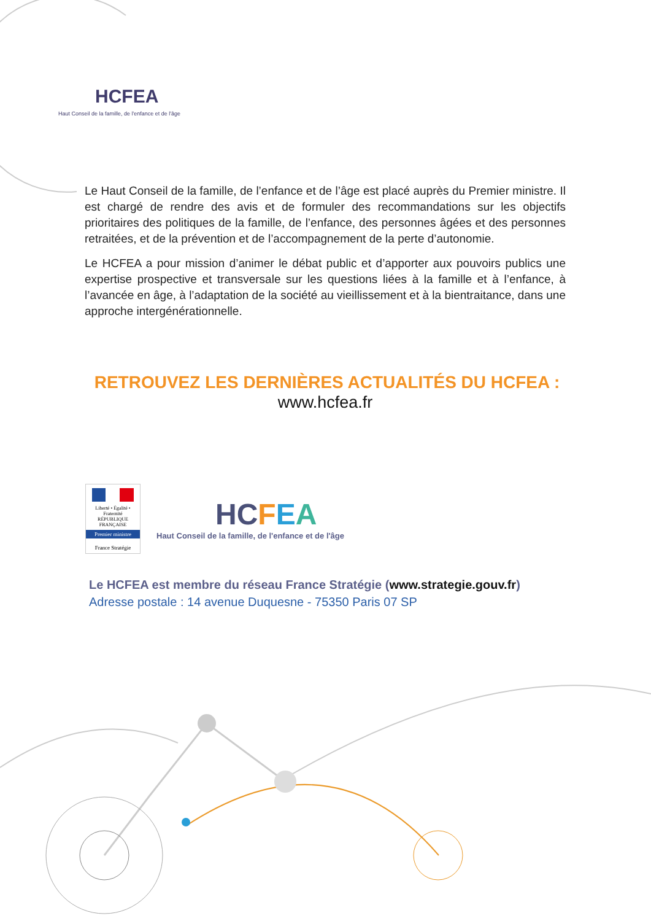HCFEA
Haut Conseil de la famille, de l'enfance et de l'âge
Le Haut Conseil de la famille, de l’enfance et de l’âge est placé auprès du Premier ministre. Il est chargé de rendre des avis et de formuler des recommandations sur les objectifs prioritaires des politiques de la famille, de l’enfance, des personnes âgées et des personnes retraitées, et de la prévention et de l’accompagnement de la perte d’autonomie.
Le HCFEA a pour mission d’animer le débat public et d’apporter aux pouvoirs publics une expertise prospective et transversale sur les questions liées à la famille et à l’enfance, à l’avancée en âge, à l’adaptation de la société au vieillissement et à la bientraitance, dans une approche intergénérationnelle.
RETROUVEZ LES DERNIÈRES ACTUALITÉS DU HCFEA :
www.hcfea.fr
Liberté • Égalité • Fraternité
RÉPUBLIQUE FRANÇAISE
Premier ministre
France Stratégie
HC FEA
Haut Conseil de la famille, de l'enfance et de l'âge
Le HCFEA est membre du réseau France Stratégie (www.strategie.gouv.fr)
Adresse postale : 14 avenue Duquesne - 75350 Paris 07 SP